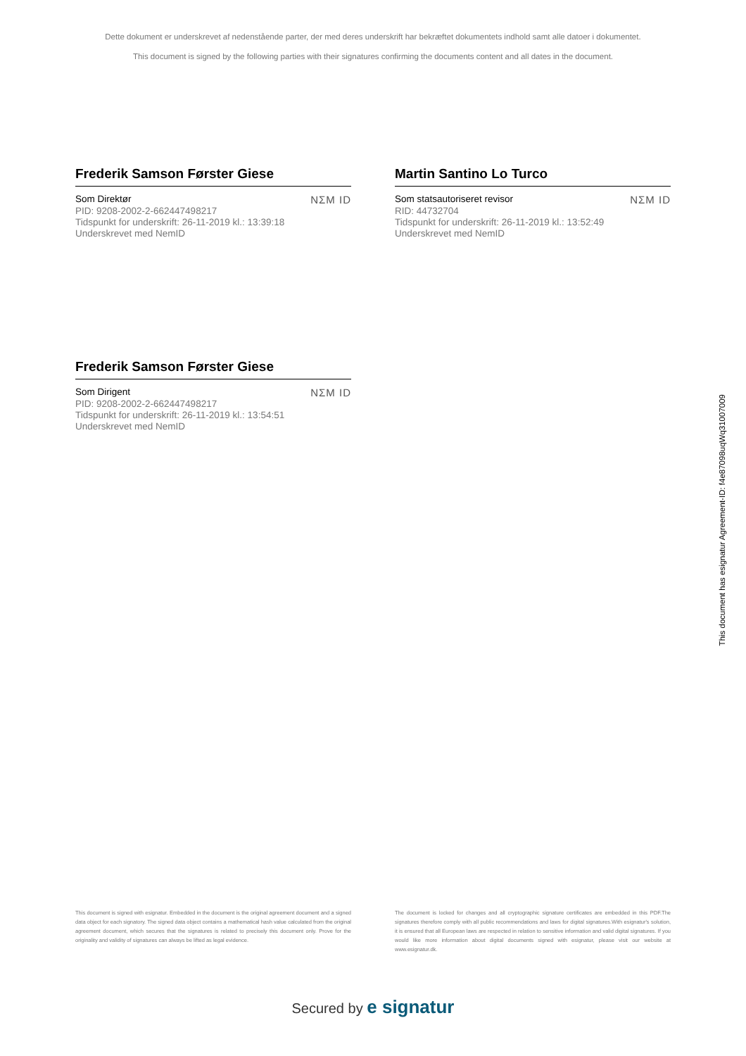Dette dokument er underskrevet af nedenstående parter, der med deres underskrift har bekræftet dokumentets indhold samt alle datoer i dokumentet.
This document is signed by the following parties with their signatures confirming the documents content and all dates in the document.
Frederik Samson Førster Giese
Som Direktør NΣM ID
PID: 9208-2002-2-662447498217
Tidspunkt for underskrift: 26-11-2019 kl.: 13:39:18
Underskrevet med NemID
Martin Santino Lo Turco
Som statsautoriseret revisor NΣM ID
RID: 44732704
Tidspunkt for underskrift: 26-11-2019 kl.: 13:52:49
Underskrevet med NemID
Frederik Samson Førster Giese
Som Dirigent NΣM ID
PID: 9208-2002-2-662447498217
Tidspunkt for underskrift: 26-11-2019 kl.: 13:54:51
Underskrevet med NemID
This document has esignatur Agreement-ID: f4e87098uqWq31007009
This document is signed with esignatur. Embedded in the document is the original agreement document and a signed data object for each signatory. The signed data object contains a mathematical hash value calculated from the original agreement document, which secures that the signatures is related to precisely this document only. Prove for the originality and validity of signatures can always be lifted as legal evidence.
The document is locked for changes and all cryptographic signature certificates are embedded in this PDF.The signatures therefore comply with all public recommendations and laws for digital signatures.With esignatur's solution, it is ensured that all European laws are respected in relation to sensitive information and valid digital signatures. If you would like more information about digital documents signed with esignatur, please visit our website at www.esignatur.dk.
Secured by e signatur